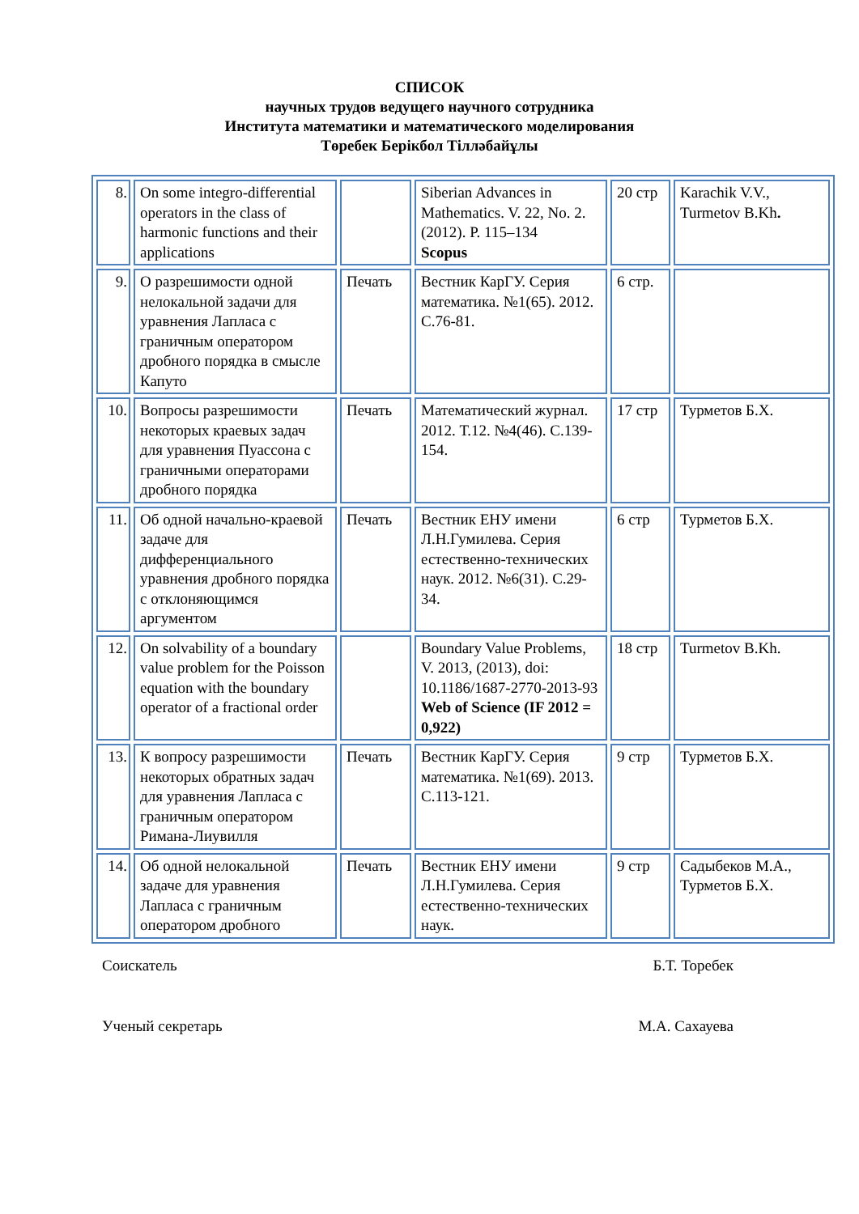СПИСОК
научных трудов ведущего научного сотрудника
Института математики и математического моделирования
Төребек Берікбол Тілләбайұлы
| 8. | On some integro-differential operators in the class of harmonic functions and their applications | | Siberian Advances in Mathematics. V. 22, No. 2. (2012). P. 115–134 Scopus | 20 стр | Karachik V.V., Turmetov B.Kh . |
| 9. | О разрешимости одной нелокальной задачи для уравнения Лапласа с граничным оператором дробного порядка в смысле Капуто | Печать | Вестник КарГУ. Серия математика. №1(65). 2012. С.76-81. | 6 стр. | |
| 10. | Вопросы разрешимости некоторых краевых задач для уравнения Пуассона с граничными операторами дробного порядка | Печать | Математический журнал. 2012. Т.12. №4(46). С.139-154. | 17 стр | Турметов Б.Х. |
| 11. | Об одной начально-краевой задаче для дифференциального уравнения дробного порядка с отклоняющимся аргументом | Печать | Вестник ЕНУ имени Л.Н.Гумилева. Серия естественно-технических наук. 2012. №6(31). С.29-34. | 6 стр | Турметов Б.Х. |
| 12. | On solvability of a boundary value problem for the Poisson equation with the boundary operator of a fractional order | | Boundary Value Problems, V. 2013, (2013), doi: 10.1186/1687-2770-2013-93 Web of Science (IF 2012 = 0,922) | 18 стр | Turmetov B.Kh. |
| 13. | К вопросу разрешимости некоторых обратных задач для уравнения Лапласа с граничным оператором Римана-Лиувилля | Печать | Вестник КарГУ. Серия математика. №1(69). 2013. С.113-121. | 9 стр | Турметов Б.Х. |
| 14. | Об одной нелокальной задаче для уравнения Лапласа с граничным оператором дробного | Печать | Вестник ЕНУ имени Л.Н.Гумилева. Серия естественно-технических наук. | 9 стр | Садыбеков М.А., Турметов Б.Х. |
Соискатель Б.Т. Торебек
Ученый секретарь М.А. Сахауева